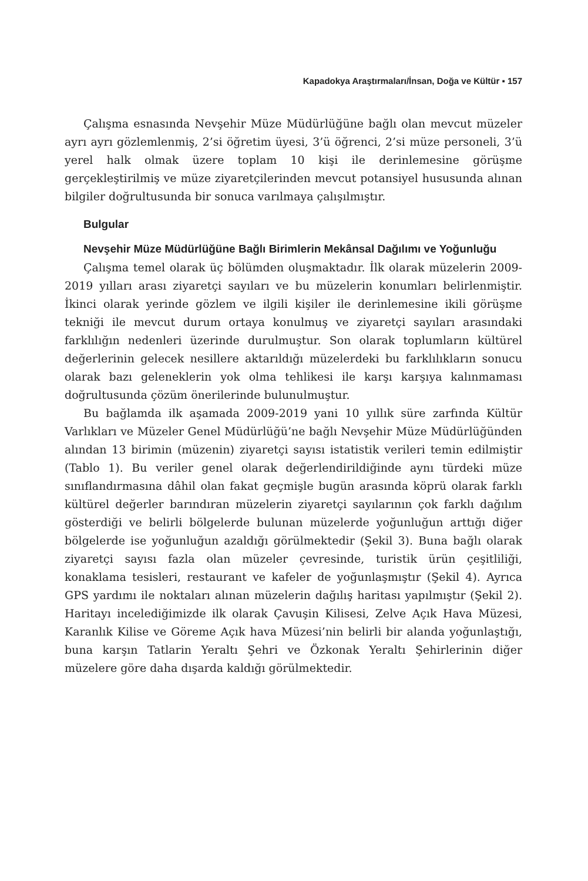Kapadokya Araştırmaları/İnsan, Doğa ve Kültür ▪ 157
Çalışma esnasında Nevşehir Müze Müdürlüğüne bağlı olan mevcut müzeler ayrı ayrı gözlemlenmiş, 2’si öğretim üyesi, 3’ü öğrenci, 2’si müze personeli, 3’ü yerel halk olmak üzere toplam 10 kişi ile derinlemesine görüşme gerçekleştirilmiş ve müze ziyaretçilerinden mevcut potansiyel hususunda alınan bilgiler doğrultusunda bir sonuca varılmaya çalışılmıştır.
Bulgular
Nevşehir Müze Müdürlüğüne Bağlı Birimlerin Mekânsal Dağılımı ve Yoğunluğu
Çalışma temel olarak üç bölümden oluşmaktadır. İlk olarak müzelerin 2009-2019 yılları arası ziyaretçi sayıları ve bu müzelerin konumları belirlenmiştir. İkinci olarak yerinde gözlem ve ilgili kişiler ile derinlemesine ikili görüşme tekniği ile mevcut durum ortaya konulmuş ve ziyaretçi sayıları arasındaki farklılığın nedenleri üzerinde durulmuştur. Son olarak toplumların kültürel değerlerinin gelecek nesillere aktarıldığı müzelerdeki bu farklılıkların sonucu olarak bazı geleneklerin yok olma tehlikesi ile karşı karşıya kalınmaması doğrultusunda çözüm önerilerinde bulunulmuştur.
Bu bağlamda ilk aşamada 2009-2019 yani 10 yıllık süre zarfında Kültür Varlıkları ve Müzeler Genel Müdürlüğü’ne bağlı Nevşehir Müze Müdürlüğünden alından 13 birimin (müzenin) ziyaretçi sayısı istatistik verileri temin edilmiştir (Tablo 1). Bu veriler genel olarak değerlendirildiğinde aynı türdeki müze sınıflandırmasına dâhil olan fakat geçmişle bugün arasında köprü olarak farklı kültürel değerler barındıran müzelerin ziyaretçi sayılarının çok farklı dağılım gösterdiği ve belirli bölgelerde bulunan müzelerde yoğunluğun arttığı diğer bölgelerde ise yoğunluğun azaldığı görülmektedir (Şekil 3). Buna bağlı olarak ziyaretçi sayısı fazla olan müzeler çevresinde, turistik ürün çeşitliliği, konaklama tesisleri, restaurant ve kafeler de yoğunlaşmıştır (Şekil 4). Ayrıca GPS yardımı ile noktaları alınan müzelerin dağılış haritası yapılmıştır (Şekil 2). Haritayı incelediğimizde ilk olarak Çavuşin Kilisesi, Zelve Açık Hava Müzesi, Karanlık Kilise ve Göreme Açık hava Müzesi’nin belirli bir alanda yoğunlaştığı, buna karşın Tatlarin Yeraltı Şehri ve Özkonak Yeraltı Şehirlerinin diğer müzelere göre daha dışarda kaldığı görülmektedir.